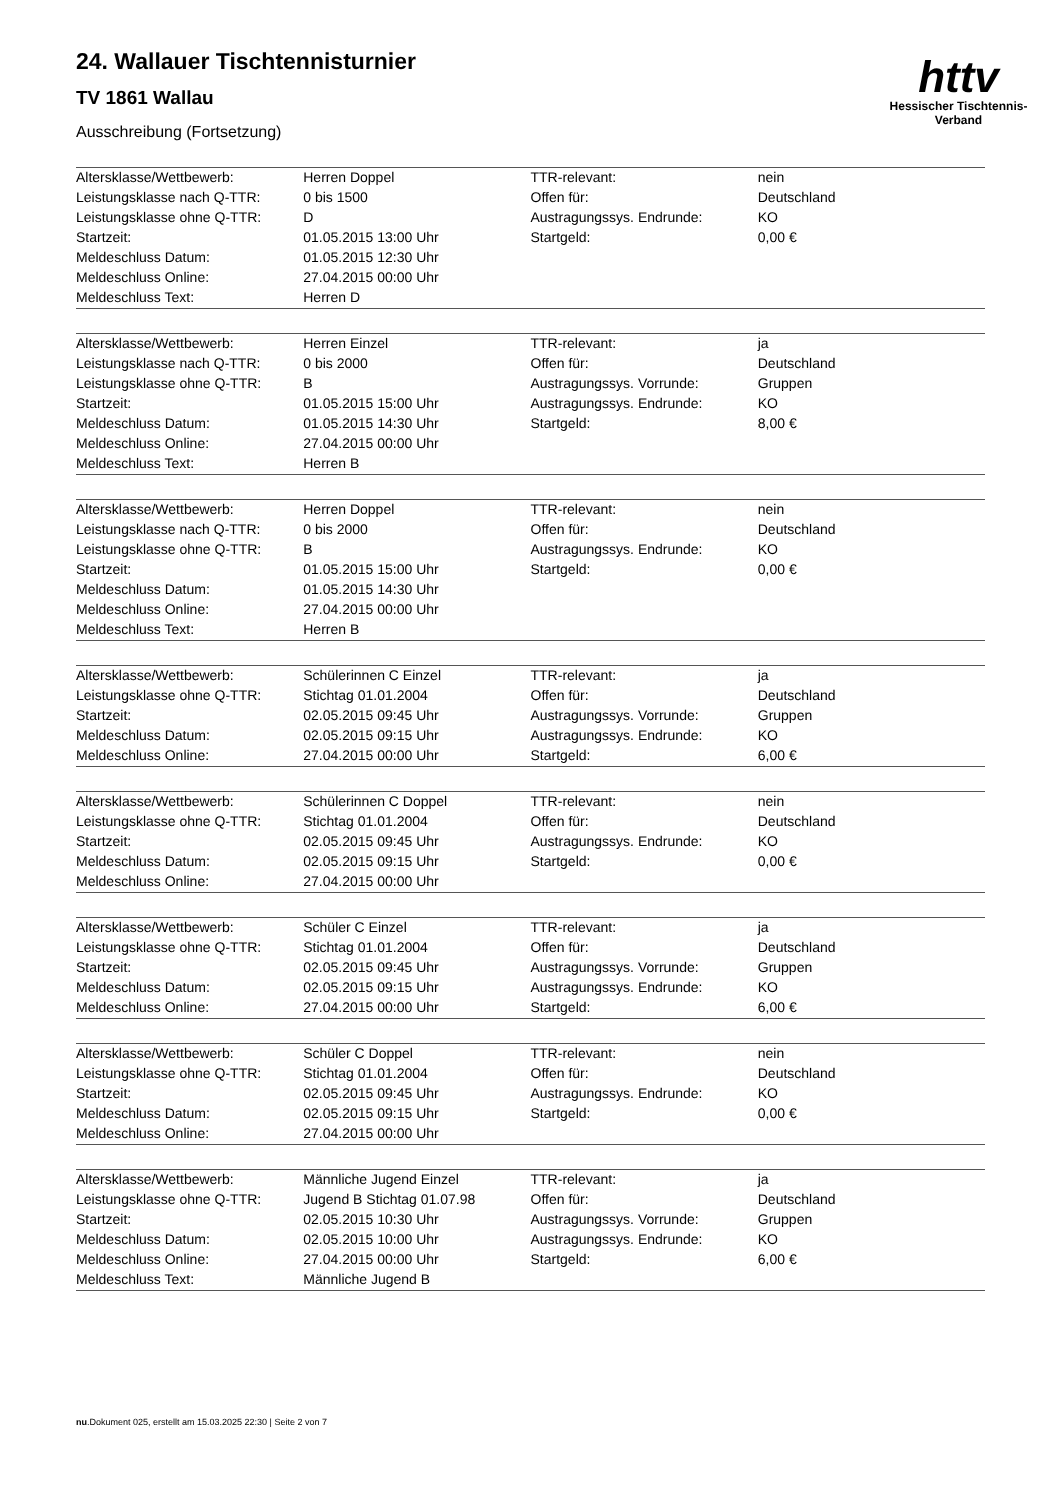httv
Hessischer Tischtennis-Verband
24. Wallauer Tischtennisturnier
TV 1861 Wallau
Ausschreibung (Fortsetzung)
| Altersklasse/Wettbewerb: | Herren Doppel | TTR-relevant: | nein |
| Leistungsklasse nach Q-TTR: | 0 bis 1500 | Offen für: | Deutschland |
| Leistungsklasse ohne Q-TTR: | D | Austragungssys. Endrunde: | KO |
| Startzeit: | 01.05.2015 13:00 Uhr | Startgeld: | 0,00 € |
| Meldeschluss Datum: | 01.05.2015 12:30 Uhr | | |
| Meldeschluss Online: | 27.04.2015 00:00 Uhr | | |
| Meldeschluss Text: | Herren D | | |
| Altersklasse/Wettbewerb: | Herren Einzel | TTR-relevant: | ja |
| Leistungsklasse nach Q-TTR: | 0 bis 2000 | Offen für: | Deutschland |
| Leistungsklasse ohne Q-TTR: | B | Austragungssys. Vorrunde: | Gruppen |
| Startzeit: | 01.05.2015 15:00 Uhr | Austragungssys. Endrunde: | KO |
| Meldeschluss Datum: | 01.05.2015 14:30 Uhr | Startgeld: | 8,00 € |
| Meldeschluss Online: | 27.04.2015 00:00 Uhr | | |
| Meldeschluss Text: | Herren B | | |
| Altersklasse/Wettbewerb: | Herren Doppel | TTR-relevant: | nein |
| Leistungsklasse nach Q-TTR: | 0 bis 2000 | Offen für: | Deutschland |
| Leistungsklasse ohne Q-TTR: | B | Austragungssys. Endrunde: | KO |
| Startzeit: | 01.05.2015 15:00 Uhr | Startgeld: | 0,00 € |
| Meldeschluss Datum: | 01.05.2015 14:30 Uhr | | |
| Meldeschluss Online: | 27.04.2015 00:00 Uhr | | |
| Meldeschluss Text: | Herren B | | |
| Altersklasse/Wettbewerb: | Schülerinnen C Einzel | TTR-relevant: | ja |
| Leistungsklasse ohne Q-TTR: | Stichtag 01.01.2004 | Offen für: | Deutschland |
| Startzeit: | 02.05.2015 09:45 Uhr | Austragungssys. Vorrunde: | Gruppen |
| Meldeschluss Datum: | 02.05.2015 09:15 Uhr | Austragungssys. Endrunde: | KO |
| Meldeschluss Online: | 27.04.2015 00:00 Uhr | Startgeld: | 6,00 € |
| Altersklasse/Wettbewerb: | Schülerinnen C Doppel | TTR-relevant: | nein |
| Leistungsklasse ohne Q-TTR: | Stichtag 01.01.2004 | Offen für: | Deutschland |
| Startzeit: | 02.05.2015 09:45 Uhr | Austragungssys. Endrunde: | KO |
| Meldeschluss Datum: | 02.05.2015 09:15 Uhr | Startgeld: | 0,00 € |
| Meldeschluss Online: | 27.04.2015 00:00 Uhr | | |
| Altersklasse/Wettbewerb: | Schüler C Einzel | TTR-relevant: | ja |
| Leistungsklasse ohne Q-TTR: | Stichtag 01.01.2004 | Offen für: | Deutschland |
| Startzeit: | 02.05.2015 09:45 Uhr | Austragungssys. Vorrunde: | Gruppen |
| Meldeschluss Datum: | 02.05.2015 09:15 Uhr | Austragungssys. Endrunde: | KO |
| Meldeschluss Online: | 27.04.2015 00:00 Uhr | Startgeld: | 6,00 € |
| Altersklasse/Wettbewerb: | Schüler C Doppel | TTR-relevant: | nein |
| Leistungsklasse ohne Q-TTR: | Stichtag 01.01.2004 | Offen für: | Deutschland |
| Startzeit: | 02.05.2015 09:45 Uhr | Austragungssys. Endrunde: | KO |
| Meldeschluss Datum: | 02.05.2015 09:15 Uhr | Startgeld: | 0,00 € |
| Meldeschluss Online: | 27.04.2015 00:00 Uhr | | |
| Altersklasse/Wettbewerb: | Männliche Jugend Einzel | TTR-relevant: | ja |
| Leistungsklasse ohne Q-TTR: | Jugend B Stichtag 01.07.98 | Offen für: | Deutschland |
| Startzeit: | 02.05.2015 10:30 Uhr | Austragungssys. Vorrunde: | Gruppen |
| Meldeschluss Datum: | 02.05.2015 10:00 Uhr | Austragungssys. Endrunde: | KO |
| Meldeschluss Online: | 27.04.2015 00:00 Uhr | Startgeld: | 6,00 € |
| Meldeschluss Text: | Männliche Jugend B | | |
nu.Dokument 025, erstellt am 15.03.2025 22:30 | Seite 2 von 7